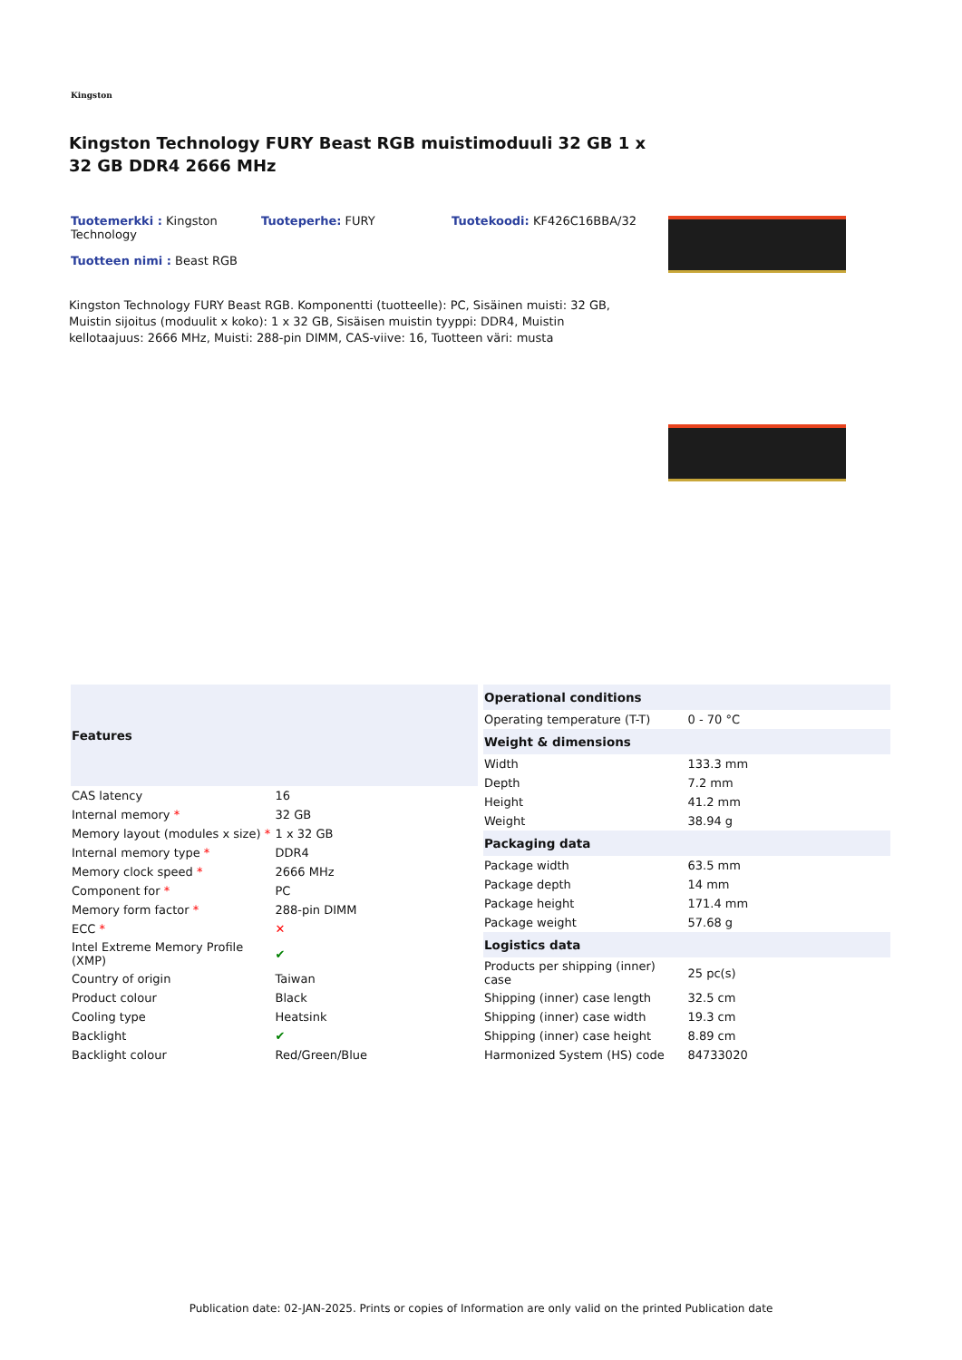Kingston
Kingston Technology FURY Beast RGB muistimoduuli 32 GB 1 x 32 GB DDR4 2666 MHz
Tuotemerkki : Kingston Technology
Tuoteperhe: FURY Tuotekoodi: KF426C16BBA/32
Tuotteen nimi : Beast RGB
Kingston Technology FURY Beast RGB. Komponentti (tuotteelle): PC, Sisäinen muisti: 32 GB, Muistin sijoitus (moduulit x koko): 1 x 32 GB, Sisäisen muistin tyyppi: DDR4, Muistin kellotaajuus: 2666 MHz, Muisti: 288-pin DIMM, CAS-viive: 16, Tuotteen väri: musta
| Features | |
| --- | --- |
| CAS latency | 16 |
| Internal memory * | 32 GB |
| Memory layout (modules x size) * | 1 x 32 GB |
| Internal memory type * | DDR4 |
| Memory clock speed * | 2666 MHz |
| Component for * | PC |
| Memory form factor * | 288-pin DIMM |
| ECC * | ✕ |
| Intel Extreme Memory Profile (XMP) | ✔ |
| Country of origin | Taiwan |
| Product colour | Black |
| Cooling type | Heatsink |
| Backlight | ✔ |
| Backlight colour | Red/Green/Blue |
| Operational conditions | |
| --- | --- |
| Operating temperature (T-T) | 0 - 70 °C |
| Weight & dimensions | |
| Width | 133.3 mm |
| Depth | 7.2 mm |
| Height | 41.2 mm |
| Weight | 38.94 g |
| Packaging data | |
| Package width | 63.5 mm |
| Package depth | 14 mm |
| Package height | 171.4 mm |
| Package weight | 57.68 g |
| Logistics data | |
| Products per shipping (inner) case | 25 pc(s) |
| Shipping (inner) case length | 32.5 cm |
| Shipping (inner) case width | 19.3 cm |
| Shipping (inner) case height | 8.89 cm |
| Harmonized System (HS) code | 84733020 |
Publication date: 02-JAN-2025. Prints or copies of Information are only valid on the printed Publication date